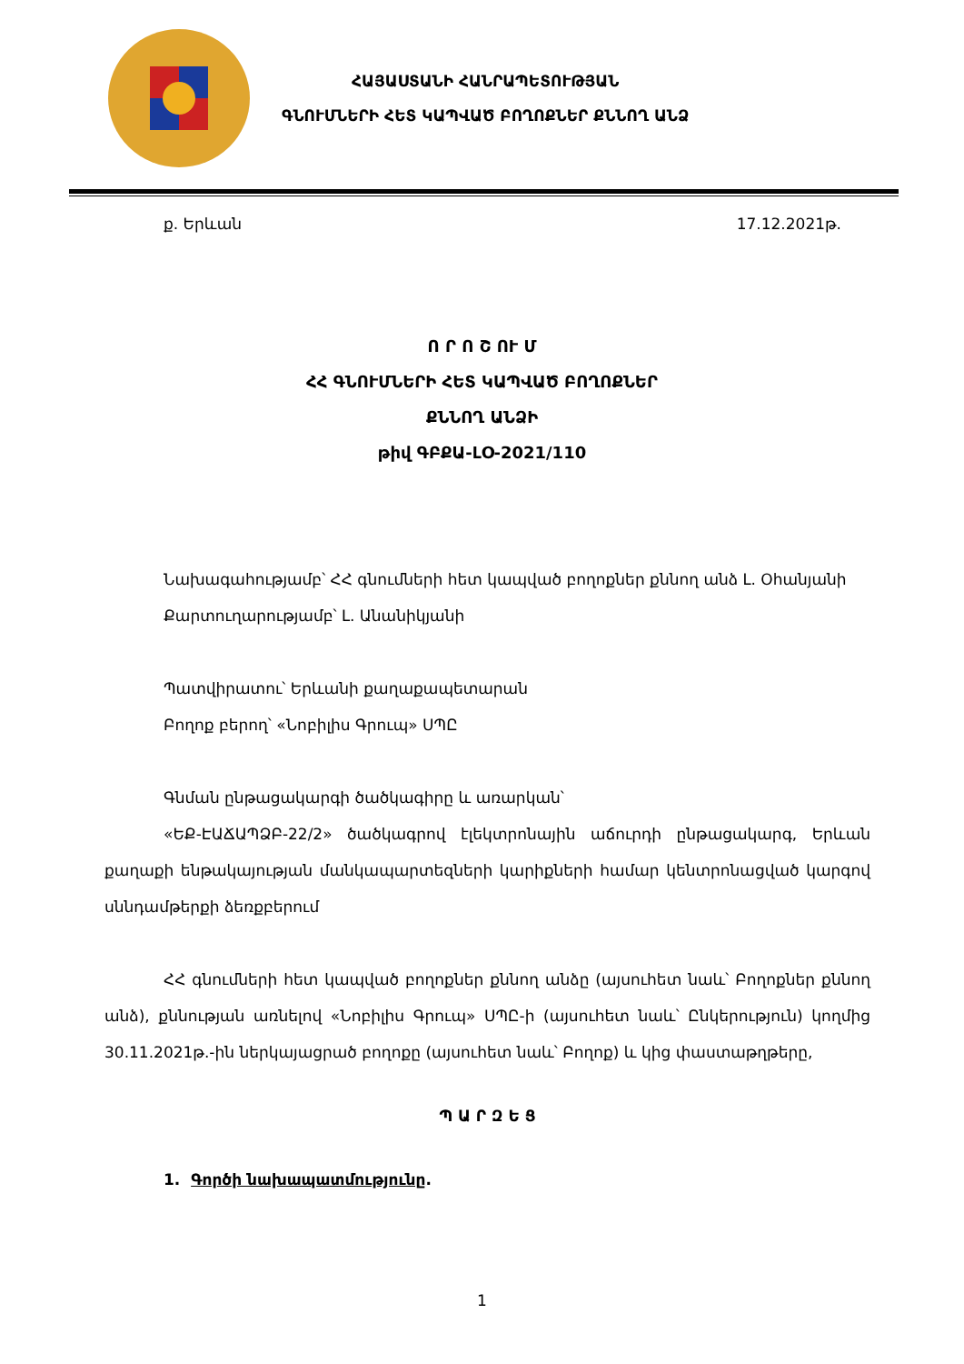ՀԱՅԱՍՏԱՆԻ ՀԱՆՐԱՊԵՏՈՒԹՅԱՆ
ԳՆՈՒՄՆԵՐԻ ՀԵՏ ԿԱՊՎԱԾ ԲՈՂՈՔՆԵՐ ՔՆՆՈՂ ԱՆՁ
ք. Երևան 17.12.2021թ.
Ո Ր Ո Շ ՈՒ Մ
ՀՀ ԳՆՈՒՄՆԵՐԻ ՀԵՏ ԿԱՊՎԱԾ ԲՈՂՈՔՆԵՐ
ՔՆՆՈՂ ԱՆՁԻ
թիվ ԳԲՔԱ-ԼՕ-2021/110
Նախագահությամբ՝ ՀՀ գնումների հետ կապված բողոքներ քննող անձ Լ. Օհանյանի
Քարտուղարությամբ՝ Լ. Անանիկյանի
Պատվիրատու՝ Երևանի քաղաքապետարան
Բողոք բերող՝ «Նոբիլիս Գրուպ» ՍՊԸ
Գնման ընթացակարգի ծածկագիրը և առարկան՝
«ԵՔ-ԷԱՃԱՊՁԲ-22/2» ծածկագրով էլեկտրոնային աճուրդի ընթացակարգ, Երևան քաղաքի ենթակայության մանկապարտեզների կարիքների համար կենտրոնացված կարգով սննդամթերքի ձեռքբերում
ՀՀ գնումների հետ կապված բողոքներ քննող անձը (այսուհետ նաև՝ Բողոքներ քննող անձ), քննության առնելով «Նոբիլիս Գրուպ» ՍՊԸ-ի (այսուհետ նաև՝ Ընկերություն) կողմից 30.11.2021թ.-ին ներկայացրած բողոքը (այսուհետ նաև՝ Բողոք) և կից փաստաթղթերը,
Պ Ա Ր Զ Ե Ց
1. Գործի նախապատմությունը.
1